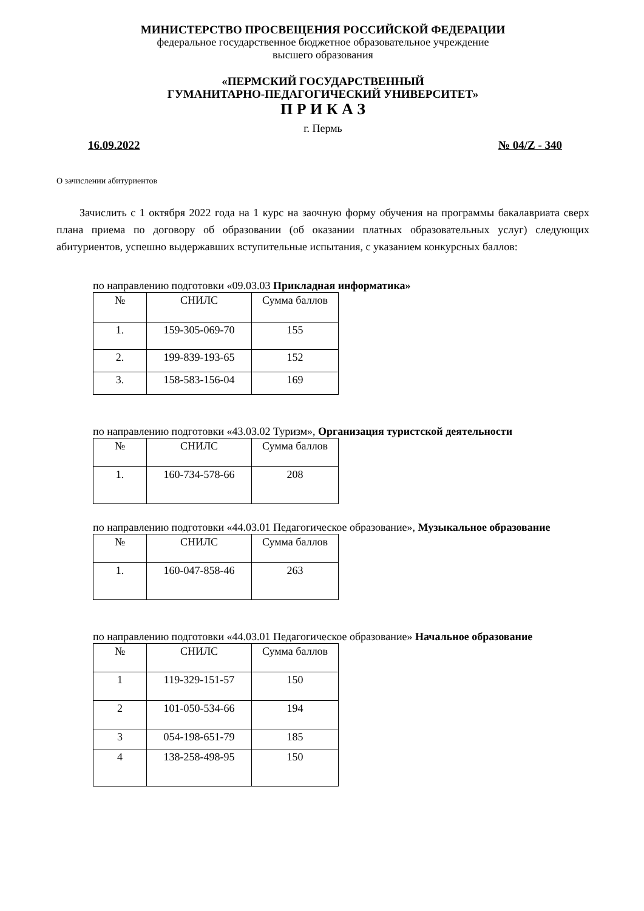МИНИСТЕРСТВО ПРОСВЕЩЕНИЯ РОССИЙСКОЙ ФЕДЕРАЦИИ
федеральное государственное бюджетное образовательное учреждение
высшего образования
«ПЕРМСКИЙ ГОСУДАРСТВЕННЫЙ
ГУМАНИТАРНО-ПЕДАГОГИЧЕСКИЙ УНИВЕРСИТЕТ»
П Р И К А З
г. Пермь
16.09.2022 № 04/Z - 340
О зачислении абитуриентов
Зачислить с 1 октября 2022 года на 1 курс на заочную форму обучения на программы бакалавриата сверх плана приема по договору об образовании (об оказании платных образовательных услуг) следующих абитуриентов, успешно выдержавших вступительные испытания, с указанием конкурсных баллов:
по направлению подготовки «09.03.03 Прикладная информатика»
| № | СНИЛС | Сумма баллов |
| --- | --- | --- |
| 1. | 159-305-069-70 | 155 |
| 2. | 199-839-193-65 | 152 |
| 3. | 158-583-156-04 | 169 |
по направлению подготовки «43.03.02 Туризм», Организация туристской деятельности
| № | СНИЛС | Сумма баллов |
| --- | --- | --- |
| 1. | 160-734-578-66 | 208 |
по направлению подготовки «44.03.01 Педагогическое образование», Музыкальное образование
| № | СНИЛС | Сумма баллов |
| --- | --- | --- |
| 1. | 160-047-858-46 | 263 |
по направлению подготовки «44.03.01 Педагогическое образование» Начальное образование
| № | СНИЛС | Сумма баллов |
| --- | --- | --- |
| 1 | 119-329-151-57 | 150 |
| 2 | 101-050-534-66 | 194 |
| 3 | 054-198-651-79 | 185 |
| 4 | 138-258-498-95 | 150 |